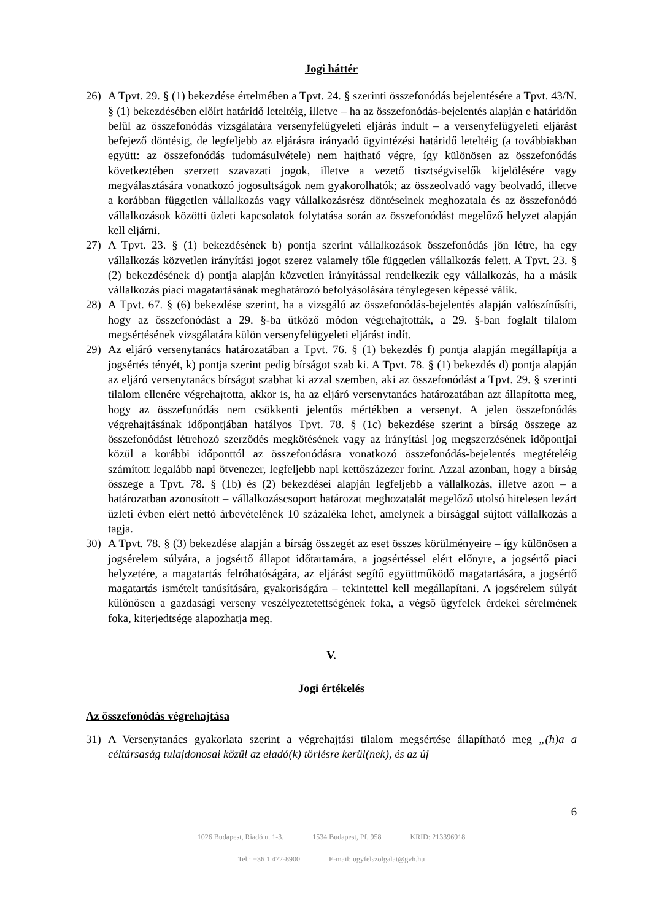Jogi háttér
26) A Tpvt. 29. § (1) bekezdése értelmében a Tpvt. 24. § szerinti összefonódás bejelentésére a Tpvt. 43/N. § (1) bekezdésében előírt határidő leteltéig, illetve – ha az összefonódás-bejelentés alapján e határidőn belül az összefonódás vizsgálatára versenyfelügyeleti eljárás indult – a versenyfelügyeleti eljárást befejező döntésig, de legfeljebb az eljárásra irányadó ügyintézési határidő leteltéig (a továbbiakban együtt: az összefonódás tudomásulvétele) nem hajtható végre, így különösen az összefonódás következtében szerzett szavazati jogok, illetve a vezető tisztségviselők kijelölésére vagy megválasztására vonatkozó jogosultságok nem gyakorolhatók; az összeolvadó vagy beolvadó, illetve a korábban független vállalkozás vagy vállalkozásrész döntéseinek meghozatala és az összefonódó vállalkozások közötti üzleti kapcsolatok folytatása során az összefonódást megelőző helyzet alapján kell eljárni.
27) A Tpvt. 23. § (1) bekezdésének b) pontja szerint vállalkozások összefonódás jön létre, ha egy vállalkozás közvetlen irányítási jogot szerez valamely tőle független vállalkozás felett. A Tpvt. 23. § (2) bekezdésének d) pontja alapján közvetlen irányítással rendelkezik egy vállalkozás, ha a másik vállalkozás piaci magatartásának meghatározó befolyásolására ténylegesen képessé válik.
28) A Tpvt. 67. § (6) bekezdése szerint, ha a vizsgáló az összefonódás-bejelentés alapján valószínűsíti, hogy az összefonódást a 29. §-ba ütköző módon végrehajtották, a 29. §-ban foglalt tilalom megsértésének vizsgálatára külön versenyfelügyeleti eljárást indít.
29) Az eljáró versenytanács határozatában a Tpvt. 76. § (1) bekezdés f) pontja alapján megállapítja a jogsértés tényét, k) pontja szerint pedig bírságot szab ki. A Tpvt. 78. § (1) bekezdés d) pontja alapján az eljáró versenytanács bírságot szabhat ki azzal szemben, aki az összefonódást a Tpvt. 29. § szerinti tilalom ellenére végrehajtotta, akkor is, ha az eljáró versenytanács határozatában azt állapította meg, hogy az összefonódás nem csökkenti jelentős mértékben a versenyt. A jelen összefonódás végrehajtásának időpontjában hatályos Tpvt. 78. § (1c) bekezdése szerint a bírság összege az összefonódást létrehozó szerződés megkötésének vagy az irányítási jog megszerzésének időpontjai közül a korábbi időponttól az összefonódásra vonatkozó összefonódás-bejelentés megtételéig számított legalább napi ötvenezer, legfeljebb napi kettőszázezer forint. Azzal azonban, hogy a bírság összege a Tpvt. 78. § (1b) és (2) bekezdései alapján legfeljebb a vállalkozás, illetve azon – a határozatban azonosított – vállalkozáscsoport határozat meghozatalát megelőző utolsó hitelesen lezárt üzleti évben elért nettó árbevételének 10 százaléka lehet, amelynek a bírsággal sújtott vállalkozás a tagja.
30) A Tpvt. 78. § (3) bekezdése alapján a bírság összegét az eset összes körülményeire – így különösen a jogsérelem súlyára, a jogsértő állapot időtartamára, a jogsértéssel elért előnyre, a jogsértő piaci helyzetére, a magatartás felróhatóságára, az eljárást segítő együttműködő magatartására, a jogsértő magatartás ismételt tanúsítására, gyakoriságára – tekintettel kell megállapítani. A jogsérelem súlyát különösen a gazdasági verseny veszélyeztetettségének foka, a végső ügyfelek érdekei sérelmének foka, kiterjedtsége alapozhatja meg.
V.
Jogi értékelés
Az összefonódás végrehajtása
31) A Versenytanács gyakorlata szerint a végrehajtási tilalom megsértése állapítható meg „(h)a a céltársaság tulajdonosai közül az eladó(k) törlésre kerül(nek), és az új
6
1026 Budapest, Riadó u. 1-3. 1534 Budapest, Pf. 958 KRID: 213396918
Tel.: +36 1 472-8900 E-mail: ugyfelszolgalat@gvh.hu